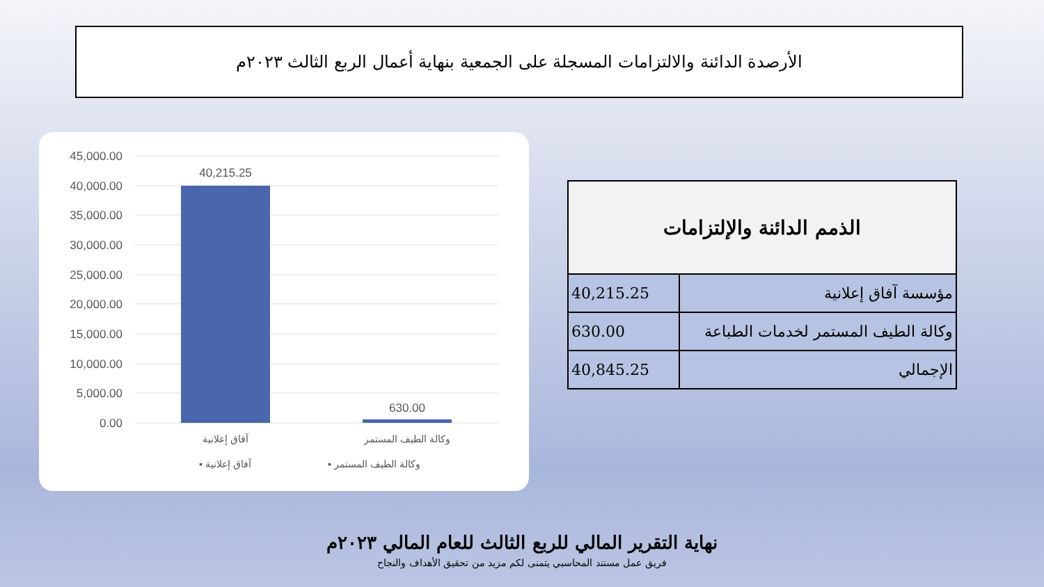الأرصدة الدائنة والالتزامات المسجلة على الجمعية بنهاية أعمال الربع الثالث ٢٠٢٣م
45,000.00
40,000.00
35,000.00
30,000.00
25,000.00
20,000.00
15,000.00
10,000.00
5,000.00
0.00
40,215.25
630.00
آفاق إعلانية
وكالة الطيف المستمر
▪ وكالة الطيف المستمر
▪ آفاق إعلانية
| الذمم الدائنة والإلتزامات | |
| --- | --- |
| مؤسسة آفاق إعلانية | 40,215.25 |
| وكالة الطيف المستمر لخدمات الطباعة | 630.00 |
| الإجمالي | 40,845.25 |
نهاية التقرير المالي للربع الثالث للعام المالي ٢٠٢٣م
فريق عمل مستند المحاسبي يتمنى لكم مزيد من تحقيق الأهداف والنجاح